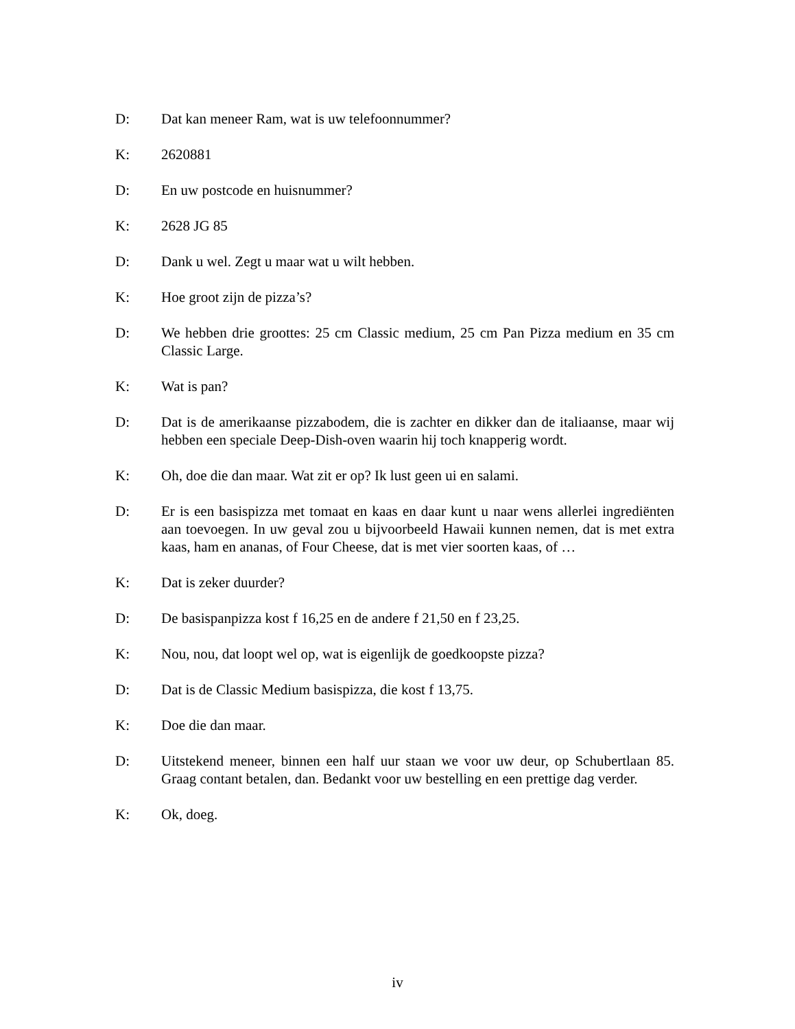D: Dat kan meneer Ram, wat is uw telefoonnummer?
K: 2620881
D: En uw postcode en huisnummer?
K: 2628 JG 85
D: Dank u wel. Zegt u maar wat u wilt hebben.
K: Hoe groot zijn de pizza’s?
D: We hebben drie groottes: 25 cm Classic medium, 25 cm Pan Pizza medium en 35 cm Classic Large.
K: Wat is pan?
D: Dat is de amerikaanse pizzabodem, die is zachter en dikker dan de italiaanse, maar wij hebben een speciale Deep-Dish-oven waarin hij toch knapperig wordt.
K: Oh, doe die dan maar. Wat zit er op? Ik lust geen ui en salami.
D: Er is een basispizza met tomaat en kaas en daar kunt u naar wens allerlei ingrediënten aan toevoegen. In uw geval zou u bijvoorbeeld Hawaii kunnen nemen, dat is met extra kaas, ham en ananas, of Four Cheese, dat is met vier soorten kaas, of …
K: Dat is zeker duurder?
D: De basispanpizza kost f 16,25 en de andere f 21,50 en f 23,25.
K: Nou, nou, dat loopt wel op, wat is eigenlijk de goedkoopste pizza?
D: Dat is de Classic Medium basispizza, die kost f 13,75.
K: Doe die dan maar.
D: Uitstekend meneer, binnen een half uur staan we voor uw deur, op Schubertlaan 85. Graag contant betalen, dan. Bedankt voor uw bestelling en een prettige dag verder.
K: Ok, doeg.
iv